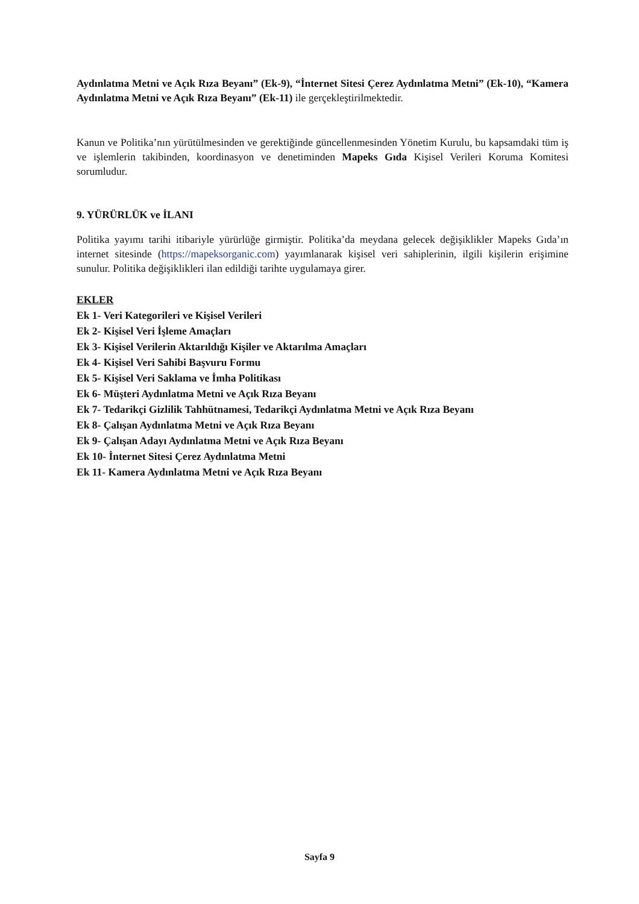Aydınlatma Metni ve Açık Rıza Beyanı” (Ek-9), “İnternet Sitesi Çerez Aydınlatma Metni” (Ek-10), “Kamera Aydınlatma Metni ve Açık Rıza Beyanı” (Ek-11) ile gerçekleştirilmektedir.
Kanun ve Politika’nın yürütülmesinden ve gerektiğinde güncellenmesinden Yönetim Kurulu, bu kapsamdaki tüm iş ve işlemlerin takibinden, koordinasyon ve denetiminden Mapeks Gıda Kişisel Verileri Koruma Komitesi sorumludur.
9. YÜRÜRLÜK ve İLANI
Politika yayımı tarihi itibariyle yürürlüğe girmiştir. Politika’da meydana gelecek değişiklikler Mapeks Gıda’ın internet sitesinde (https://mapeksorganic.com) yayımlanarak kişisel veri sahiplerinin, ilgili kişilerin erişimine sunulur. Politika değişiklikleri ilan edildiği tarihte uygulamaya girer.
EKLER
Ek 1- Veri Kategorileri ve Kişisel Verileri
Ek 2- Kişisel Veri İşleme Amaçları
Ek 3- Kişisel Verilerin Aktarıldığı Kişiler ve Aktarılma Amaçları
Ek 4- Kişisel Veri Sahibi Başvuru Formu
Ek 5- Kişisel Veri Saklama ve İmha Politikası
Ek 6- Müşteri Aydınlatma Metni ve Açık Rıza Beyanı
Ek 7- Tedarikçi Gizlilik Tahhütnamesi, Tedarikçi Aydınlatma Metni ve Açık Rıza Beyanı
Ek 8- Çalışan Aydınlatma Metni ve Açık Rıza Beyanı
Ek 9- Çalışan Adayı Aydınlatma Metni ve Açık Rıza Beyanı
Ek 10- İnternet Sitesi Çerez Aydınlatma Metni
Ek 11- Kamera Aydınlatma Metni ve Açık Rıza Beyanı
Sayfa 9